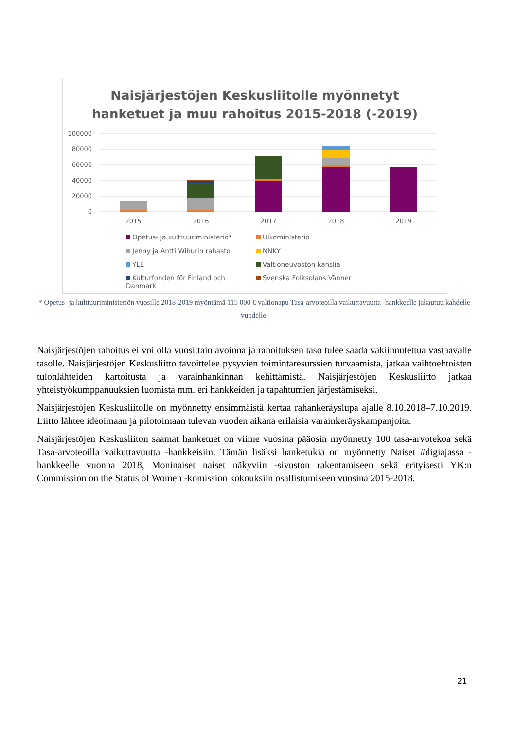Naisjärjestöjen Keskusliitolle myönnetyt
hanketuet ja muu rahoitus 2015-2018 (-2019)
100000
80000
60000
40000
20000
0
2015
2016
2017
2018
2019
Opetus- ja kulttuuriministeriö* Ulkoministeriö Jenny ja Antti Wihurin rahasto NNKY YLE Valtioneuvoston kanslia Kulturfonden för Finland och Danmark Svenska Folksolans Vänner
* Opetus- ja kulttuuriministeriön vuosille 2018-2019 myöntämä 115 000 € valtionapu Tasa-arvoteoilla vaikuttavuutta -hankkeelle jakautuu kahdelle vuodelle.
Naisjärjestöjen rahoitus ei voi olla vuosittain avoinna ja rahoituksen taso tulee saada vakiinnutettua vastaavalle tasolle. Naisjärjestöjen Keskusliitto tavoittelee pysyvien toimintaresurssien turvaamista, jatkaa vaihtoehtoisten tulonlähteiden kartoitusta ja varainhankinnan kehittämistä. Naisjärjestöjen Keskusliitto jatkaa yhteistyökumppanuuksien luomista mm. eri hankkeiden ja tapahtumien järjestämiseksi.
Naisjärjestöjen Keskusliitolle on myönnetty ensimmäistä kertaa rahankeräyslupa ajalle 8.10.2018–7.10.2019. Liitto lähtee ideoimaan ja pilotoimaan tulevan vuoden aikana erilaisia varainkeräyskampanjoita.
Naisjärjestöjen Keskusliiton saamat hanketuet on viime vuosina pääosin myönnetty 100 tasa-arvotekoa sekä Tasa-arvoteoilla vaikuttavuutta -hankkeisiin. Tämän lisäksi hanketukia on myönnetty Naiset #digiajassa -hankkeelle vuonna 2018, Moninaiset naiset näkyviin -sivuston rakentamiseen sekä erityisesti YK:n Commission on the Status of Women -komission kokouksiin osallistumiseen vuosina 2015-2018.
21